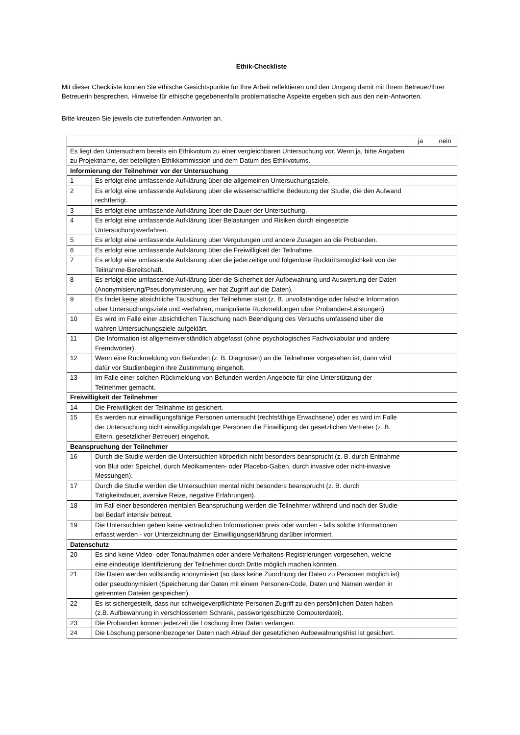Ethik-Checkliste
Mit dieser Checkliste können Sie ethische Gesichtspunkte für Ihre Arbeit reflektieren und den Umgang damit mit Ihrem Betreuer/Ihrer Betreuerin besprechen. Hinweise für ethische gegebenenfalls problematische Aspekte ergeben sich aus den nein-Antworten.
Bitte kreuzen Sie jeweils die zutreffenden Antworten an.
| | | ja | nein |
| --- | --- | --- | --- |
| Es liegt den Untersuchern bereits ein Ethikvotum zu einer vergleichbaren Untersuchung vor. Wenn ja, bitte Angaben zu Projektname, der beteiligten Ethikkommission und dem Datum des Ethikvotums. | | | |
| Informierung der Teilnehmer vor der Untersuchung | | | |
| 1 | Es erfolgt eine umfassende Aufklärung über die allgemeinen Untersuchungsziele. | | |
| 2 | Es erfolgt eine umfassende Aufklärung über die wissenschaftliche Bedeutung der Studie, die den Aufwand rechtfertigt. | | |
| 3 | Es erfolgt eine umfassende Aufklärung über die Dauer der Untersuchung. | | |
| 4 | Es erfolgt eine umfassende Aufklärung über Belastungen und Risiken durch eingesetzte Untersuchungsverfahren. | | |
| 5 | Es erfolgt eine umfassende Aufklärung über Vergütungen und andere Zusagen an die Probanden. | | |
| 6 | Es erfolgt eine umfassende Aufklärung über die Freiwilligkeit der Teilnahme. | | |
| 7 | Es erfolgt eine umfassende Aufklärung über die jederzeitige und folgenlose Rücktrittsmöglichkeit von der Teilnahme-Bereitschaft. | | |
| 8 | Es erfolgt eine umfassende Aufklärung über die Sicherheit der Aufbewahrung und Auswertung der Daten (Anonymisierung/Pseudonymisierung, wer hat Zugriff auf die Daten). | | |
| 9 | Es findet keine absichtliche Täuschung der Teilnehmer statt (z. B. unvollständige oder falsche Information über Untersuchungsziele und -verfahren, manipulierte Rückmeldungen über Probanden-Leistungen). | | |
| 10 | Es wird im Falle einer absichtlichen Täuschung nach Beendigung des Versuchs umfassend über die wahren Untersuchungsziele aufgeklärt. | | |
| 11 | Die Information ist allgemeinverständlich abgefasst (ohne psychologisches Fachvokabular und andere Fremdwörter). | | |
| 12 | Wenn eine Rückmeldung von Befunden (z. B. Diagnosen) an die Teilnehmer vorgesehen ist, dann wird dafür vor Studienbeginn ihre Zustimmung eingeholt. | | |
| 13 | Im Falle einer solchen Rückmeldung von Befunden werden Angebote für eine Unterstützung der Teilnehmer gemacht. | | |
| Freiwilligkeit der Teilnehmer | | | |
| 14 | Die Freiwilligkeit der Teilnahme ist gesichert. | | |
| 15 | Es werden nur einwilligungsfähige Personen untersucht (rechtsfähige Erwachsene) oder es wird im Falle der Untersuchung nicht einwilligungsfähiger Personen die Einwilligung der gesetzlichen Vertreter (z. B. Eltern, gesetzlicher Betreuer) eingeholt. | | |
| Beanspruchung der Teilnehmer | | | |
| 16 | Durch die Studie werden die Untersuchten körperlich nicht besonders beansprucht (z. B. durch Entnahme von Blut oder Speichel, durch Medikamenten- oder Placebo-Gaben, durch invasive oder nicht-invasive Messungen). | | |
| 17 | Durch die Studie werden die Untersuchten mental nicht besonders beansprucht (z. B. durch Tätigkeitsdauer, aversive Reize, negative Erfahrungen). | | |
| 18 | Im Fall einer besonderen mentalen Beanspruchung werden die Teilnehmer während und nach der Studie bei Bedarf intensiv betreut. | | |
| 19 | Die Untersuchten geben keine vertraulichen Informationen preis oder wurden - falls solche Informationen erfasst werden - vor Unterzeichnung der Einwilligungserklärung darüber informiert. | | |
| Datenschutz | | | |
| 20 | Es sind keine Video- oder Tonaufnahmen oder andere Verhaltens-Registrierungen vorgesehen, welche eine eindeutige Identifizierung der Teilnehmer durch Dritte möglich machen könnten. | | |
| 21 | Die Daten werden vollständig anonymisiert (so dass keine Zuordnung der Daten zu Personen möglich ist) oder pseudonymisiert (Speicherung der Daten mit einem Personen-Code, Daten und Namen werden in getrennten Dateien gespeichert). | | |
| 22 | Es ist sichergestellt, dass nur schweigeverpflichtete Personen Zugriff zu den persönlichen Daten haben (z.B. Aufbewahrung in verschlossenem Schrank, passwortgeschützte Computerdatei). | | |
| 23 | Die Probanden können jederzeit die Löschung ihrer Daten verlangen. | | |
| 24 | Die Löschung personenbezogener Daten nach Ablauf der gesetzlichen Aufbewahrungsfrist ist gesichert. | | |